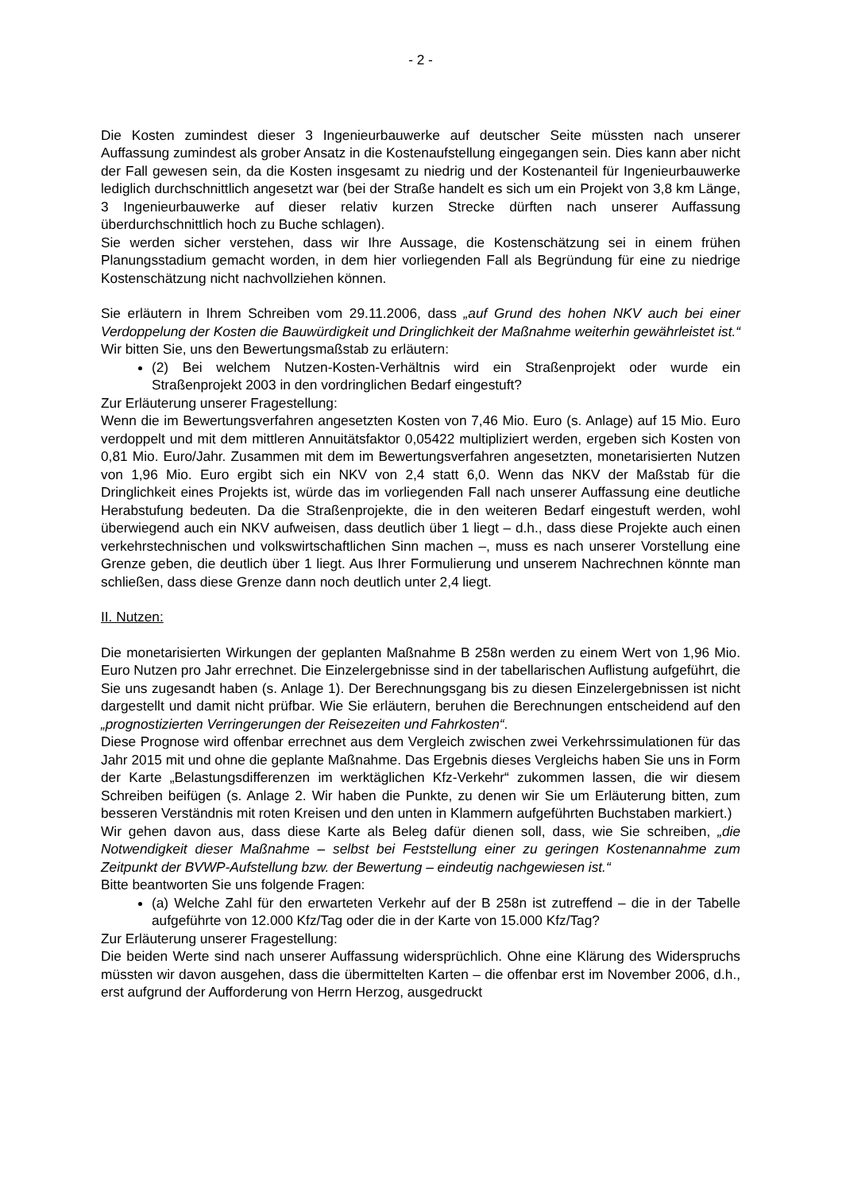- 2 -
Die Kosten zumindest dieser 3 Ingenieurbauwerke auf deutscher Seite müssten nach unserer Auffassung zumindest als grober Ansatz in die Kostenaufstellung eingegangen sein. Dies kann aber nicht der Fall gewesen sein, da die Kosten insgesamt zu niedrig und der Kostenanteil für Ingenieurbauwerke lediglich durchschnittlich angesetzt war (bei der Straße handelt es sich um ein Projekt von 3,8 km Länge, 3 Ingenieurbauwerke auf dieser relativ kurzen Strecke dürften nach unserer Auffassung überdurchschnittlich hoch zu Buche schlagen).
Sie werden sicher verstehen, dass wir Ihre Aussage, die Kostenschätzung sei in einem frühen Planungsstadium gemacht worden, in dem hier vorliegenden Fall als Begründung für eine zu niedrige Kostenschätzung nicht nachvollziehen können.
Sie erläutern in Ihrem Schreiben vom 29.11.2006, dass „auf Grund des hohen NKV auch bei einer Verdoppelung der Kosten die Bauwürdigkeit und Dringlichkeit der Maßnahme weiterhin gewährleistet ist.“ Wir bitten Sie, uns den Bewertungsmaßstab zu erläutern:
(2) Bei welchem Nutzen-Kosten-Verhältnis wird ein Straßenprojekt oder wurde ein Straßenprojekt 2003 in den vordringlichen Bedarf eingestuft?
Zur Erläuterung unserer Fragestellung:
Wenn die im Bewertungsverfahren angesetzten Kosten von 7,46 Mio. Euro (s. Anlage) auf 15 Mio. Euro verdoppelt und mit dem mittleren Annuitätsfaktor 0,05422 multipliziert werden, ergeben sich Kosten von 0,81 Mio. Euro/Jahr. Zusammen mit dem im Bewertungsverfahren angesetzten, monetarisierten Nutzen von 1,96 Mio. Euro ergibt sich ein NKV von 2,4 statt 6,0. Wenn das NKV der Maßstab für die Dringlichkeit eines Projekts ist, würde das im vorliegenden Fall nach unserer Auffassung eine deutliche Herabstufung bedeuten. Da die Straßenprojekte, die in den weiteren Bedarf eingestuft werden, wohl überwiegend auch ein NKV aufweisen, dass deutlich über 1 liegt – d.h., dass diese Projekte auch einen verkehrstechnischen und volkswirtschaftlichen Sinn machen –, muss es nach unserer Vorstellung eine Grenze geben, die deutlich über 1 liegt. Aus Ihrer Formulierung und unserem Nachrechnen könnte man schließen, dass diese Grenze dann noch deutlich unter 2,4 liegt.
II. Nutzen:
Die monetarisierten Wirkungen der geplanten Maßnahme B 258n werden zu einem Wert von 1,96 Mio. Euro Nutzen pro Jahr errechnet. Die Einzelergebnisse sind in der tabellarischen Auflistung aufgeführt, die Sie uns zugesandt haben (s. Anlage 1). Der Berechnungsgang bis zu diesen Einzelergebnissen ist nicht dargestellt und damit nicht prüfbar. Wie Sie erläutern, beruhen die Berechnungen entscheidend auf den „prognostizierten Verringerungen der Reisezeiten und Fahrkosten“.
Diese Prognose wird offenbar errechnet aus dem Vergleich zwischen zwei Verkehrssimulationen für das Jahr 2015 mit und ohne die geplante Maßnahme. Das Ergebnis dieses Vergleichs haben Sie uns in Form der Karte „Belastungsdifferenzen im werktäglichen Kfz-Verkehr“ zukommen lassen, die wir diesem Schreiben beifügen (s. Anlage 2. Wir haben die Punkte, zu denen wir Sie um Erläuterung bitten, zum besseren Verständnis mit roten Kreisen und den unten in Klammern aufgeführten Buchstaben markiert.)
Wir gehen davon aus, dass diese Karte als Beleg dafür dienen soll, dass, wie Sie schreiben, „die Notwendigkeit dieser Maßnahme – selbst bei Feststellung einer zu geringen Kostenannahme zum Zeitpunkt der BVWP-Aufstellung bzw. der Bewertung – eindeutig nachgewiesen ist.“
Bitte beantworten Sie uns folgende Fragen:
(a) Welche Zahl für den erwarteten Verkehr auf der B 258n ist zutreffend – die in der Tabelle aufgeführte von 12.000 Kfz/Tag oder die in der Karte von 15.000 Kfz/Tag?
Zur Erläuterung unserer Fragestellung:
Die beiden Werte sind nach unserer Auffassung widersprüchlich. Ohne eine Klärung des Widerspruchs müssten wir davon ausgehen, dass die übermittelten Karten – die offenbar erst im November 2006, d.h., erst aufgrund der Aufforderung von Herrn Herzog, ausgedruckt